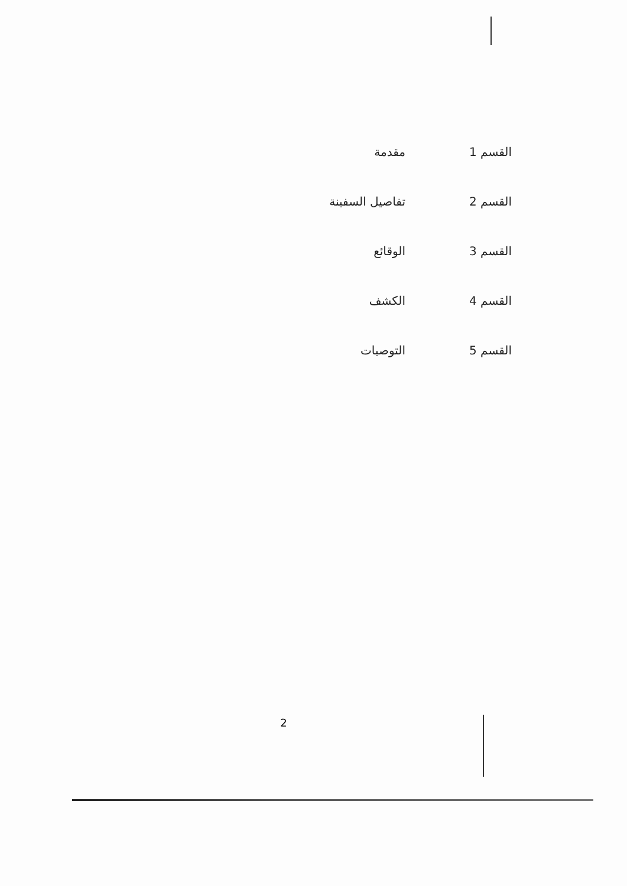| القسم 1 | مقدمة |
| القسم 2 | تفاصيل السفينة |
| القسم 3 | الوقائع |
| القسم 4 | الكشف |
| القسم 5 | التوصيات |
2